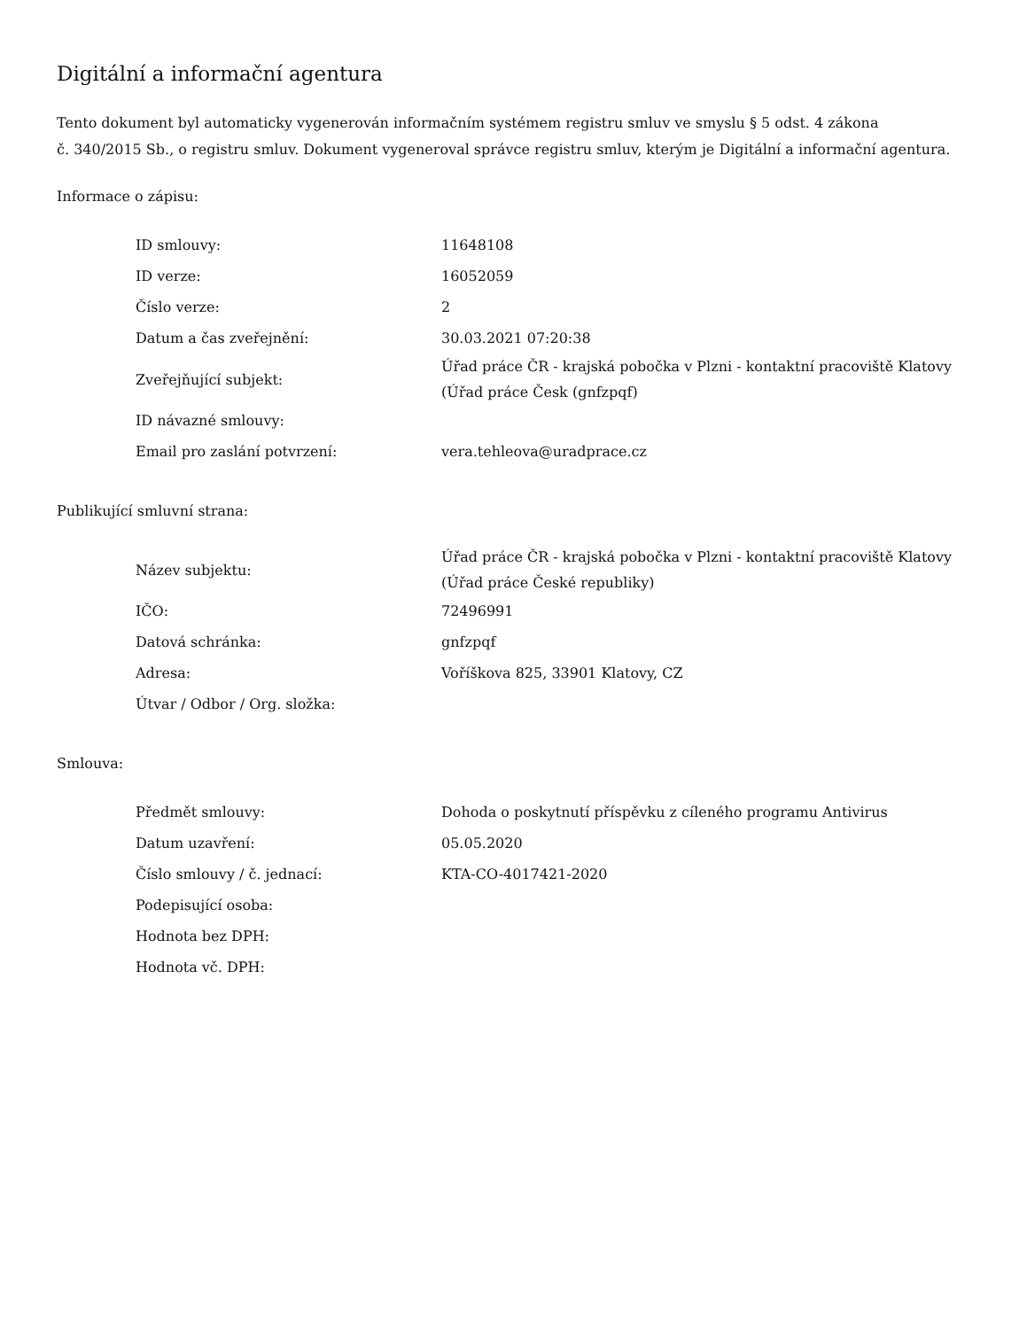Digitální a informační agentura
Tento dokument byl automaticky vygenerován informačním systémem registru smluv ve smyslu § 5 odst. 4 zákona
č. 340/2015 Sb., o registru smluv. Dokument vygeneroval správce registru smluv, kterým je Digitální a informační agentura.
Informace o zápisu:
| ID smlouvy: | 11648108 |
| ID verze: | 16052059 |
| Číslo verze: | 2 |
| Datum a čas zveřejnění: | 30.03.2021 07:20:38 |
| Zveřejňující subjekt: | Úřad práce ČR - krajská pobočka v Plzni - kontaktní pracoviště Klatovy (Úřad práce Česk (gnfzpqf) |
| ID návazné smlouvy: | |
| Email pro zaslání potvrzení: | vera.tehleova@uradprace.cz |
Publikující smluvní strana:
| Název subjektu: | Úřad práce ČR - krajská pobočka v Plzni - kontaktní pracoviště Klatovy (Úřad práce České republiky) |
| IČO: | 72496991 |
| Datová schránka: | gnfzpqf |
| Adresa: | Voříškova 825, 33901 Klatovy, CZ |
| Útvar / Odbor / Org. složka: | |
Smlouva:
| Předmět smlouvy: | Dohoda o poskytnutí příspěvku z cíleného programu Antivirus |
| Datum uzavření: | 05.05.2020 |
| Číslo smlouvy / č. jednací: | KTA-CO-4017421-2020 |
| Podepisující osoba: | |
| Hodnota bez DPH: | |
| Hodnota vč. DPH: | |